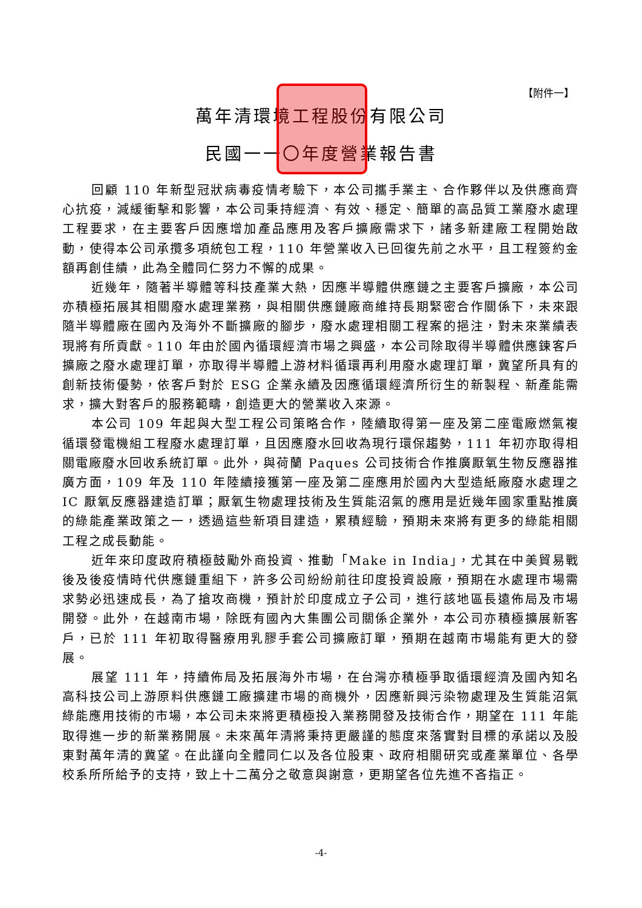【附件一】
萬年清環境工程股份有限公司
民國一一〇年度營業報告書
回顧 110 年新型冠狀病毒疫情考驗下，本公司攜手業主、合作夥伴以及供應商齊心抗疫，減緩衝擊和影響，本公司秉持經濟、有效、穩定、簡單的高品質工業廢水處理工程要求，在主要客戶因應增加產品應用及客戶擴廠需求下，諸多新建廠工程開始啟動，使得本公司承攬多項統包工程，110 年營業收入已回復先前之水平，且工程簽約金額再創佳績，此為全體同仁努力不懈的成果。
近幾年，隨著半導體等科技產業大熱，因應半導體供應鏈之主要客戶擴廠，本公司亦積極拓展其相關廢水處理業務，與相關供應鏈廠商維持長期緊密合作關係下，未來跟隨半導體廠在國內及海外不斷擴廠的腳步，廢水處理相關工程案的挹注，對未來業績表現將有所貢獻。110 年由於國內循環經濟市場之興盛，本公司除取得半導體供應鍊客戶擴廠之廢水處理訂單，亦取得半導體上游材料循環再利用廢水處理訂單，冀望所具有的創新技術優勢，依客戶對於 ESG 企業永續及因應循環經濟所衍生的新製程、新產能需求，擴大對客戶的服務範疇，創造更大的營業收入來源。
本公司 109 年起與大型工程公司策略合作，陸續取得第一座及第二座電廠燃氣複循環發電機組工程廢水處理訂單，且因應廢水回收為現行環保趨勢，111 年初亦取得相關電廠廢水回收系統訂單。此外，與荷蘭 Paques 公司技術合作推廣厭氧生物反應器推廣方面，109 年及 110 年陸續接獲第一座及第二座應用於國內大型造紙廠廢水處理之 IC 厭氧反應器建造訂單；厭氧生物處理技術及生質能沼氣的應用是近幾年國家重點推廣的綠能產業政策之一，透過這些新項目建造，累積經驗，預期未來將有更多的綠能相關工程之成長動能。
近年來印度政府積極鼓勵外商投資、推動「Make in India」，尤其在中美貿易戰後及後疫情時代供應鏈重組下，許多公司紛紛前往印度投資設廠，預期在水處理市場需求勢必迅速成長，為了搶攻商機，預計於印度成立子公司，進行該地區長遠佈局及市場開發。此外，在越南市場，除既有國內大集團公司關係企業外，本公司亦積極擴展新客戶，已於 111 年初取得醫療用乳膠手套公司擴廠訂單，預期在越南市場能有更大的發展。
展望 111 年，持續佈局及拓展海外市場，在台灣亦積極爭取循環經濟及國內知名高科技公司上游原料供應鏈工廠擴建市場的商機外，因應新興污染物處理及生質能沼氣綠能應用技術的市場，本公司未來將更積極投入業務開發及技術合作，期望在 111 年能取得進一步的新業務開展。未來萬年清將秉持更嚴謹的態度來落實對目標的承諾以及股東對萬年清的冀望。在此謹向全體同仁以及各位股東、政府相關研究或產業單位、各學校系所所給予的支持，致上十二萬分之敬意與謝意，更期望各位先進不吝指正。
-4-